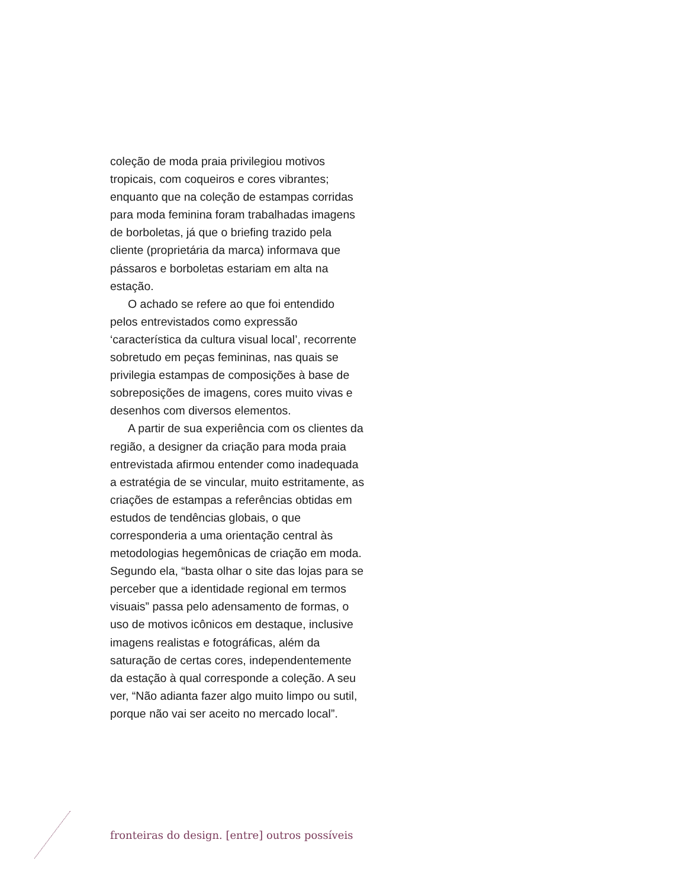coleção de moda praia privilegiou motivos tropicais, com coqueiros e cores vibrantes; enquanto que na coleção de estampas corridas para moda feminina foram trabalhadas imagens de borboletas, já que o briefing trazido pela cliente (proprietária da marca) informava que pássaros e borboletas estariam em alta na estação.
O achado se refere ao que foi entendido pelos entrevistados como expressão ‘característica da cultura visual local’, recorrente sobretudo em peças femininas, nas quais se privilegia estampas de composições à base de sobreposições de imagens, cores muito vivas e desenhos com diversos elementos.
A partir de sua experiência com os clientes da região, a designer da criação para moda praia entrevistada afirmou entender como inadequada a estratégia de se vincular, muito estritamente, as criações de estampas a referências obtidas em estudos de tendências globais, o que corresponderia a uma orientação central às metodologias hegemônicas de criação em moda. Segundo ela, “basta olhar o site das lojas para se perceber que a identidade regional em termos visuais” passa pelo adensamento de formas, o uso de motivos icônicos em destaque, inclusive imagens realistas e fotográficas, além da saturação de certas cores, independentemente da estação à qual corresponde a coleção. A seu ver, “Não adianta fazer algo muito limpo ou sutil, porque não vai ser aceito no mercado local”.
fronteiras do design. [entre] outros possíveis